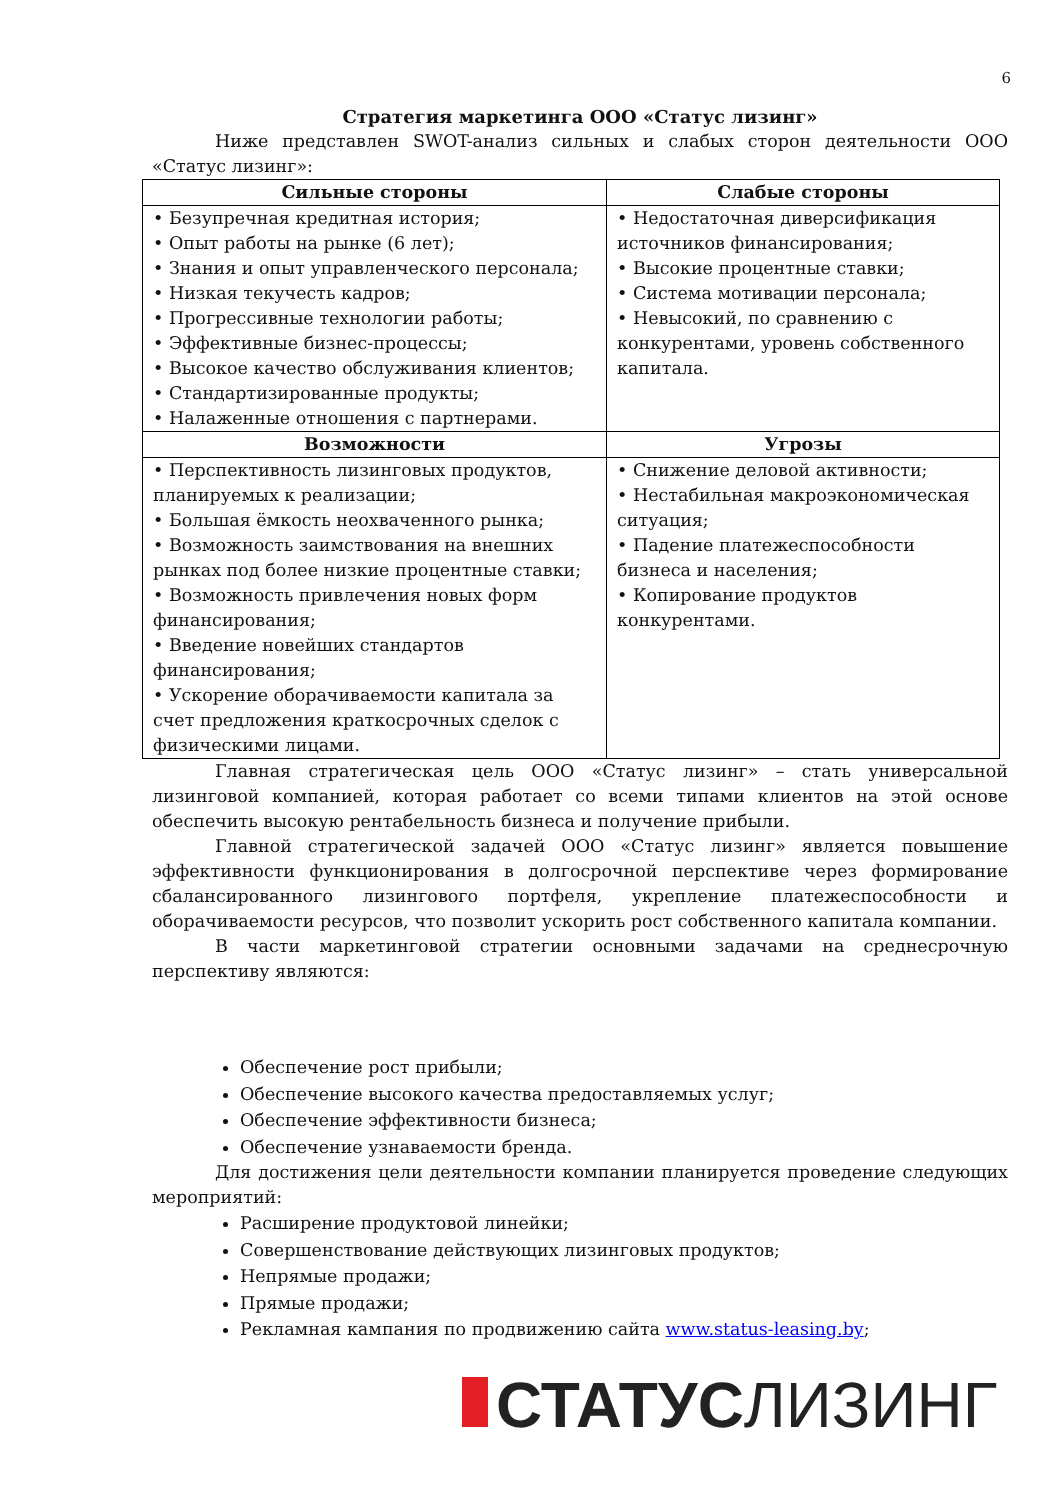6
Стратегия маркетинга ООО «Статус лизинг»
Ниже представлен SWOT-анализ сильных и слабых сторон деятельности ООО «Статус лизинг»:
| Сильные стороны | Слабые стороны |
| --- | --- |
| • Безупречная кредитная история; • Опыт работы на рынке (6 лет); • Знания и опыт управленческого персонала; • Низкая текучесть кадров; • Прогрессивные технологии работы; • Эффективные бизнес-процессы; • Высокое качество обслуживания клиентов; • Стандартизированные продукты; • Налаженные отношения с партнерами. | • Недостаточная диверсификация источников финансирования; • Высокие процентные ставки; • Система мотивации персонала; • Невысокий, по сравнению с конкурентами, уровень собственного капитала. |
| Возможности | Угрозы |
| • Перспективность лизинговых продуктов, планируемых к реализации; • Большая ёмкость неохваченного рынка; • Возможность заимствования на внешних рынках под более низкие процентные ставки; • Возможность привлечения новых форм финансирования; • Введение новейших стандартов финансирования; • Ускорение оборачиваемости капитала за счет предложения краткосрочных сделок с физическими лицами. | • Снижение деловой активности; • Нестабильная макроэкономическая ситуация; • Падение платежеспособности бизнеса и населения; • Копирование продуктов конкурентами. |
Главная стратегическая цель ООО «Статус лизинг» – стать универсальной лизинговой компанией, которая работает со всеми типами клиентов на этой основе обеспечить высокую рентабельность бизнеса и получение прибыли.
Главной стратегической задачей ООО «Статус лизинг» является повышение эффективности функционирования в долгосрочной перспективе через формирование сбалансированного лизингового портфеля, укрепление платежеспособности и оборачиваемости ресурсов, что позволит ускорить рост собственного капитала компании.
В части маркетинговой стратегии основными задачами на среднесрочную перспективу являются:
Обеспечение рост прибыли;
Обеспечение высокого качества предоставляемых услуг;
Обеспечение эффективности бизнеса;
Обеспечение узнаваемости бренда.
Для достижения цели деятельности компании планируется проведение следующих мероприятий:
Расширение продуктовой линейки;
Совершенствование действующих лизинговых продуктов;
Непрямые продажи;
Прямые продажи;
Рекламная кампания по продвижению сайта www.status-leasing.by;
СТАТУС ЛИЗИНГ